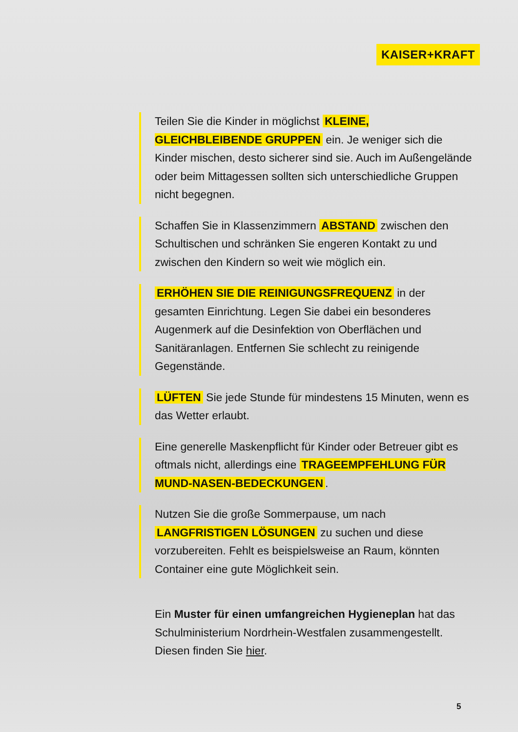KAISER+KRAFT
Teilen Sie die Kinder in möglichst KLEINE, GLEICHBLEIBENDE GRUPPEN ein. Je weniger sich die Kinder mischen, desto sicherer sind sie. Auch im Außengelände oder beim Mittagessen sollten sich unterschiedliche Gruppen nicht begegnen.
Schaffen Sie in Klassenzimmern ABSTAND zwischen den Schultischen und schränken Sie engeren Kontakt zu und zwischen den Kindern so weit wie möglich ein.
ERHÖHEN SIE DIE REINIGUNGSFREQUENZ in der gesamten Einrichtung. Legen Sie dabei ein besonderes Augenmerk auf die Desinfektion von Oberflächen und Sanitäranlagen. Entfernen Sie schlecht zu reinigende Gegenstände.
LÜFTEN Sie jede Stunde für mindestens 15 Minuten, wenn es das Wetter erlaubt.
Eine generelle Maskenpflicht für Kinder oder Betreuer gibt es oftmals nicht, allerdings eine TRAGEEMPFEHLUNG FÜR MUND-NASEN-BEDECKUNGEN.
Nutzen Sie die große Sommerpause, um nach LANGFRISTIGEN LÖSUNGEN zu suchen und diese vorzubereiten. Fehlt es beispielsweise an Raum, könnten Container eine gute Möglichkeit sein.
Ein Muster für einen umfangreichen Hygieneplan hat das Schulministerium Nordrhein-Westfalen zusammengestellt. Diesen finden Sie hier.
5